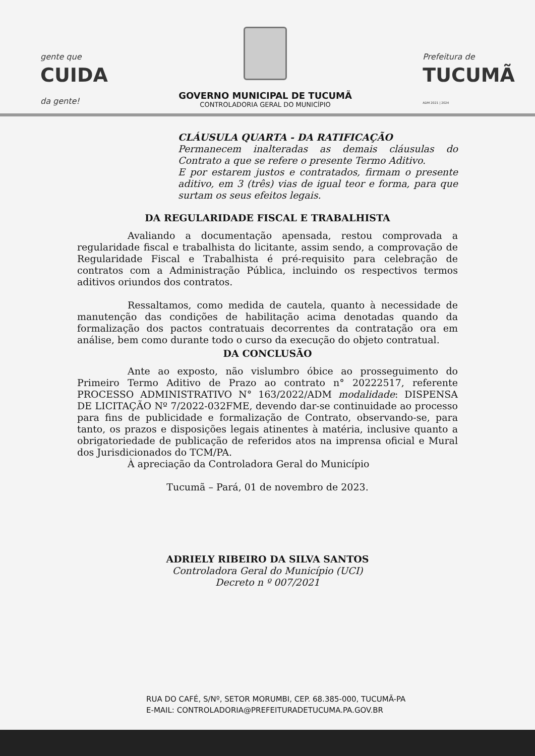gente que
CUIDA
da gente!
GOVERNO MUNICIPAL DE TUCUMÃ
CONTROLADORIA GERAL DO MUNICÍPIO
Prefeitura de
TUCUMÃ
ADM 2021 | 2024
CLÁUSULA QUARTA - DA RATIFICAÇÃO
Permanecem inalteradas as demais cláusulas do Contrato a que se refere o presente Termo Aditivo.
E por estarem justos e contratados, firmam o presente aditivo, em 3 (três) vias de igual teor e forma, para que surtam os seus efeitos legais.
DA REGULARIDADE FISCAL E TRABALHISTA
Avaliando a documentação apensada, restou comprovada a regularidade fiscal e trabalhista do licitante, assim sendo, a comprovação de Regularidade Fiscal e Trabalhista é pré-requisito para celebração de contratos com a Administração Pública, incluindo os respectivos termos aditivos oriundos dos contratos.
Ressaltamos, como medida de cautela, quanto à necessidade de manutenção das condições de habilitação acima denotadas quando da formalização dos pactos contratuais decorrentes da contratação ora em análise, bem como durante todo o curso da execução do objeto contratual.
DA CONCLUSÃO
Ante ao exposto, não vislumbro óbice ao prosseguimento do Primeiro Termo Aditivo de Prazo ao contrato n° 20222517, referente PROCESSO ADMINISTRATIVO N° 163/2022/ADM modalidade: DISPENSA DE LICITAÇÃO Nº 7/2022-032FME, devendo dar-se continuidade ao processo para fins de publicidade e formalização de Contrato, observando-se, para tanto, os prazos e disposições legais atinentes à matéria, inclusive quanto a obrigatoriedade de publicação de referidos atos na imprensa oficial e Mural dos Jurisdicionados do TCM/PA.
À apreciação da Controladora Geral do Município
Tucumã – Pará, 01 de novembro de 2023.
ADRIELY RIBEIRO DA SILVA SANTOS
Controladora Geral do Município (UCI)
Decreto n º 007/2021
RUA DO CAFÉ, S/Nº, SETOR MORUMBI, CEP. 68.385-000, TUCUMÃ-PA
E-MAIL: CONTROLADORIA@PREFEITURADETUCUMA.PA.GOV.BR